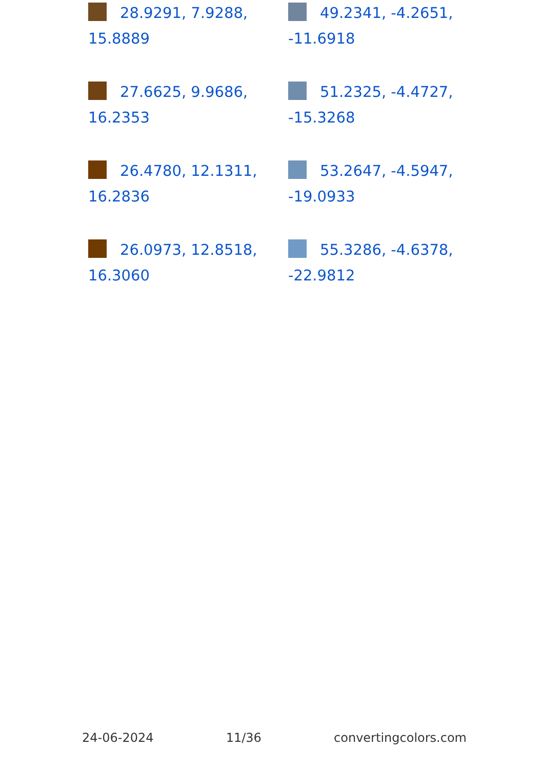28.9291, 7.9288, 15.8889
49.2341, -4.2651, -11.6918
27.6625, 9.9686, 16.2353
51.2325, -4.4727, -15.3268
26.4780, 12.1311, 16.2836
53.2647, -4.5947, -19.0933
26.0973, 12.8518, 16.3060
55.3286, -4.6378, -22.9812
24-06-2024 11/36 convertingcolors.com